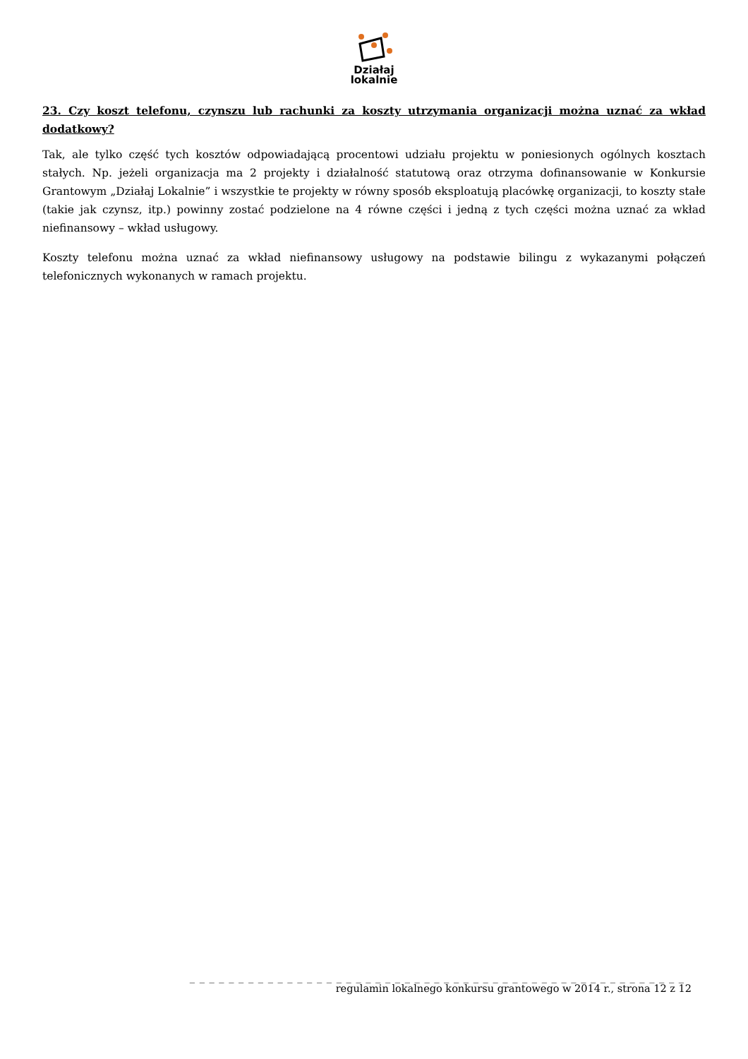Działaj
lokalnie
23. Czy koszt telefonu, czynszu lub rachunki za koszty utrzymania organizacji można uznać za wkład dodatkowy?
Tak, ale tylko część tych kosztów odpowiadającą procentowi udziału projektu w poniesionych ogólnych kosztach stałych. Np. jeżeli organizacja ma 2 projekty i działalność statutową oraz otrzyma dofinansowanie w Konkursie Grantowym „Działaj Lokalnie” i wszystkie te projekty w równy sposób eksploatują placówkę organizacji, to koszty stałe (takie jak czynsz, itp.) powinny zostać podzielone na 4 równe części i jedną z tych części można uznać za wkład niefinansowy – wkład usługowy.
Koszty telefonu można uznać za wkład niefinansowy usługowy na podstawie bilingu z wykazanymi połączeń telefonicznych wykonanych w ramach projektu.
_ _ _ _ _ _ _ _ _ _ _ _ _ _ _ _ _ _ _ _ _ _ _ _ _ _ _ _ _ _ _ _ _ _ _ _ _ _ _ _ _ _ _ _ _ _ _ _ _ _ _
regulamin lokalnego konkursu grantowego w 2014 r., strona 12 z 12